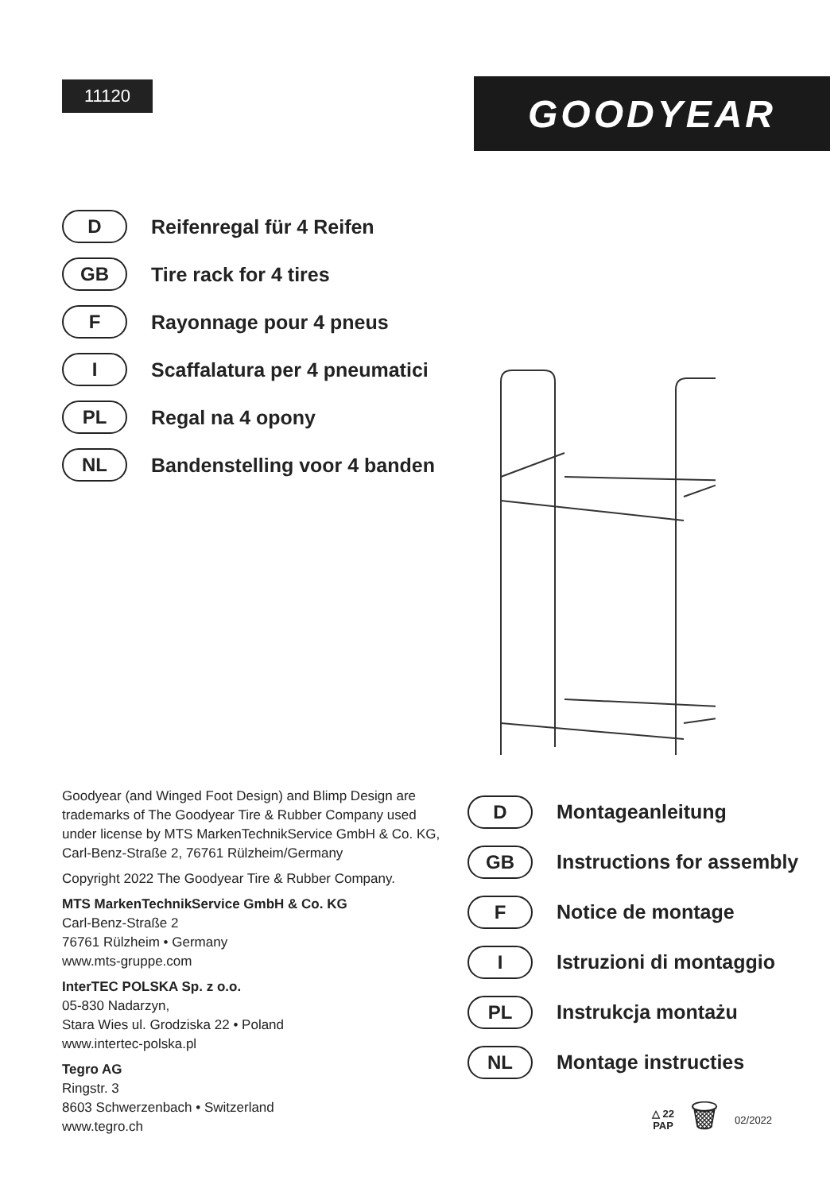11120
GOODYEAR
D
Reifenregal für 4 Reifen
GB
Tire rack for 4 tires
F
Rayonnage pour 4 pneus
I
Scaffalatura per 4 pneumatici
PL
Regal na 4 opony
NL
Bandenstelling voor 4 banden
Goodyear (and Winged Foot Design) and Blimp Design are trademarks of The Goodyear Tire & Rubber Company used under license by MTS MarkenTechnikService GmbH & Co. KG, Carl-Benz-Straße 2, 76761 Rülzheim/Germany
Copyright 2022 The Goodyear Tire & Rubber Company.
MTS MarkenTechnikService GmbH & Co. KG
Carl-Benz-Straße 2
76761 Rülzheim • Germany
www.mts-gruppe.com
InterTEC POLSKA Sp. z o.o.
05-830 Nadarzyn,
Stara Wies ul. Grodziska 22 • Poland
www.intertec-polska.pl
Tegro AG
Ringstr. 3
8603 Schwerzenbach • Switzerland
www.tegro.ch
D
Montageanleitung
GB
Instructions for assembly
F
Notice de montage
I
Istruzioni di montaggio
PL
Instrukcja montażu
NL
Montage instructies
△ 22
PAP
🗑
02/2022